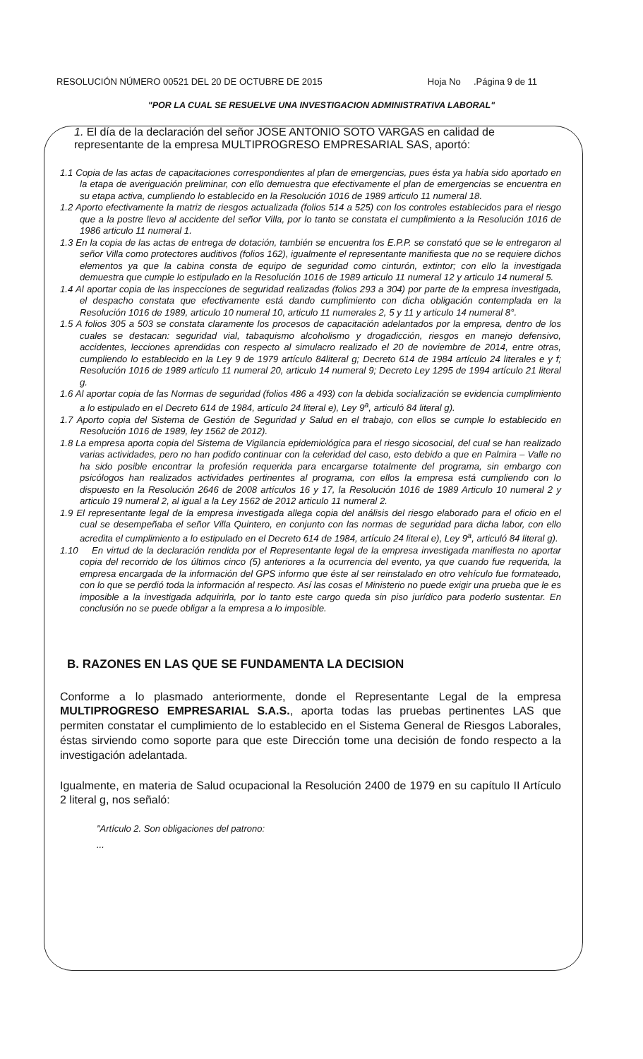RESOLUCIÓN NÚMERO 00521 DEL 20 DE OCTUBRE DE 2015 Hoja No .Página 9 de 11
"POR LA CUAL SE RESUELVE UNA INVESTIGACION ADMINISTRATIVA LABORAL"
1. El día de la declaración del señor JOSE ANTONIO SOTO VARGAS en calidad de representante de la empresa MULTIPROGRESO EMPRESARIAL SAS, aportó:
1.1 Copia de las actas de capacitaciones correspondientes al plan de emergencias, pues ésta ya había sido aportado en la etapa de averiguación preliminar, con ello demuestra que efectivamente el plan de emergencias se encuentra en su etapa activa, cumpliendo lo establecido en la Resolución 1016 de 1989 articulo 11 numeral 18.
1.2 Aporto efectivamente la matriz de riesgos actualizada (folios 514 a 525) con los controles establecidos para el riesgo que a la postre llevo al accidente del señor Villa, por lo tanto se constata el cumplimiento a la Resolución 1016 de 1986 articulo 11 numeral 1.
1.3 En la copia de las actas de entrega de dotación, también se encuentra los E.P.P. se constató que se le entregaron al señor Villa como protectores auditivos (folios 162), igualmente el representante manifiesta que no se requiere dichos elementos ya que la cabina consta de equipo de seguridad como cinturón, extintor; con ello la investigada demuestra que cumple lo estipulado en la Resolución 1016 de 1989 articulo 11 numeral 12 y articulo 14 numeral 5.
1.4 Al aportar copia de las inspecciones de seguridad realizadas (folios 293 a 304) por parte de la empresa investigada, el despacho constata que efectivamente está dando cumplimiento con dicha obligación contemplada en la Resolución 1016 de 1989, articulo 10 numeral 10, articulo 11 numerales 2, 5 y 11 y articulo 14 numeral 8°.
1.5 A folios 305 a 503 se constata claramente los procesos de capacitación adelantados por la empresa, dentro de los cuales se destacan: seguridad vial, tabaquismo alcoholismo y drogadicción, riesgos en manejo defensivo, accidentes, lecciones aprendidas con respecto al simulacro realizado el 20 de noviembre de 2014, entre otras, cumpliendo lo establecido en la Ley 9 de 1979 artículo 84literal g; Decreto 614 de 1984 artículo 24 literales e y f; Resolución 1016 de 1989 articulo 11 numeral 20, articulo 14 numeral 9; Decreto Ley 1295 de 1994 artículo 21 literal g.
1.6 Al aportar copia de las Normas de seguridad (folios 486 a 493) con la debida socialización se evidencia cumplimiento a lo estipulado en el Decreto 614 de 1984, artículo 24 literal e), Ley 9<sup>a</sup>, articuló 84 literal g).
1.7 Aporto copia del Sistema de Gestión de Seguridad y Salud en el trabajo, con ellos se cumple lo establecido en Resolución 1016 de 1989, ley 1562 de 2012).
1.8 La empresa aporta copia del Sistema de Vigilancia epidemiológica para el riesgo sicosocial, del cual se han realizado varias actividades, pero no han podido continuar con la celeridad del caso, esto debido a que en Palmira – Valle no ha sido posible encontrar la profesión requerida para encargarse totalmente del programa, sin embargo con psicólogos han realizados actividades pertinentes al programa, con ellos la empresa está cumpliendo con lo dispuesto en la Resolución 2646 de 2008 artículos 16 y 17, la Resolución 1016 de 1989 Articulo 10 numeral 2 y articulo 19 numeral 2, al igual a la Ley 1562 de 2012 articulo 11 numeral 2.
1.9 El representante legal de la empresa investigada allega copia del análisis del riesgo elaborado para el oficio en el cual se desempeñaba el señor Villa Quintero, en conjunto con las normas de seguridad para dicha labor, con ello acredita el cumplimiento a lo estipulado en el Decreto 614 de 1984, artículo 24 literal e), Ley 9<sup>a</sup>, articuló 84 literal g).
1.10 En virtud de la declaración rendida por el Representante legal de la empresa investigada manifiesta no aportar copia del recorrido de los últimos cinco (5) anteriores a la ocurrencia del evento, ya que cuando fue requerida, la empresa encargada de la información del GPS informo que éste al ser reinstalado en otro vehículo fue formateado, con lo que se perdió toda la información al respecto. Así las cosas el Ministerio no puede exigir una prueba que le es imposible a la investigada adquirirla, por lo tanto este cargo queda sin piso jurídico para poderlo sustentar. En conclusión no se puede obligar a la empresa a lo imposible.
B. RAZONES EN LAS QUE SE FUNDAMENTA LA DECISION
Conforme a lo plasmado anteriormente, donde el Representante Legal de la empresa MULTIPROGRESO EMPRESARIAL S.A.S., aporta todas las pruebas pertinentes LAS que permiten constatar el cumplimiento de lo establecido en el Sistema General de Riesgos Laborales, éstas sirviendo como soporte para que este Dirección tome una decisión de fondo respecto a la investigación adelantada.
Igualmente, en materia de Salud ocupacional la Resolución 2400 de 1979 en su capítulo II Artículo 2 literal g, nos señaló:
"Artículo 2. Son obligaciones del patrono:
...